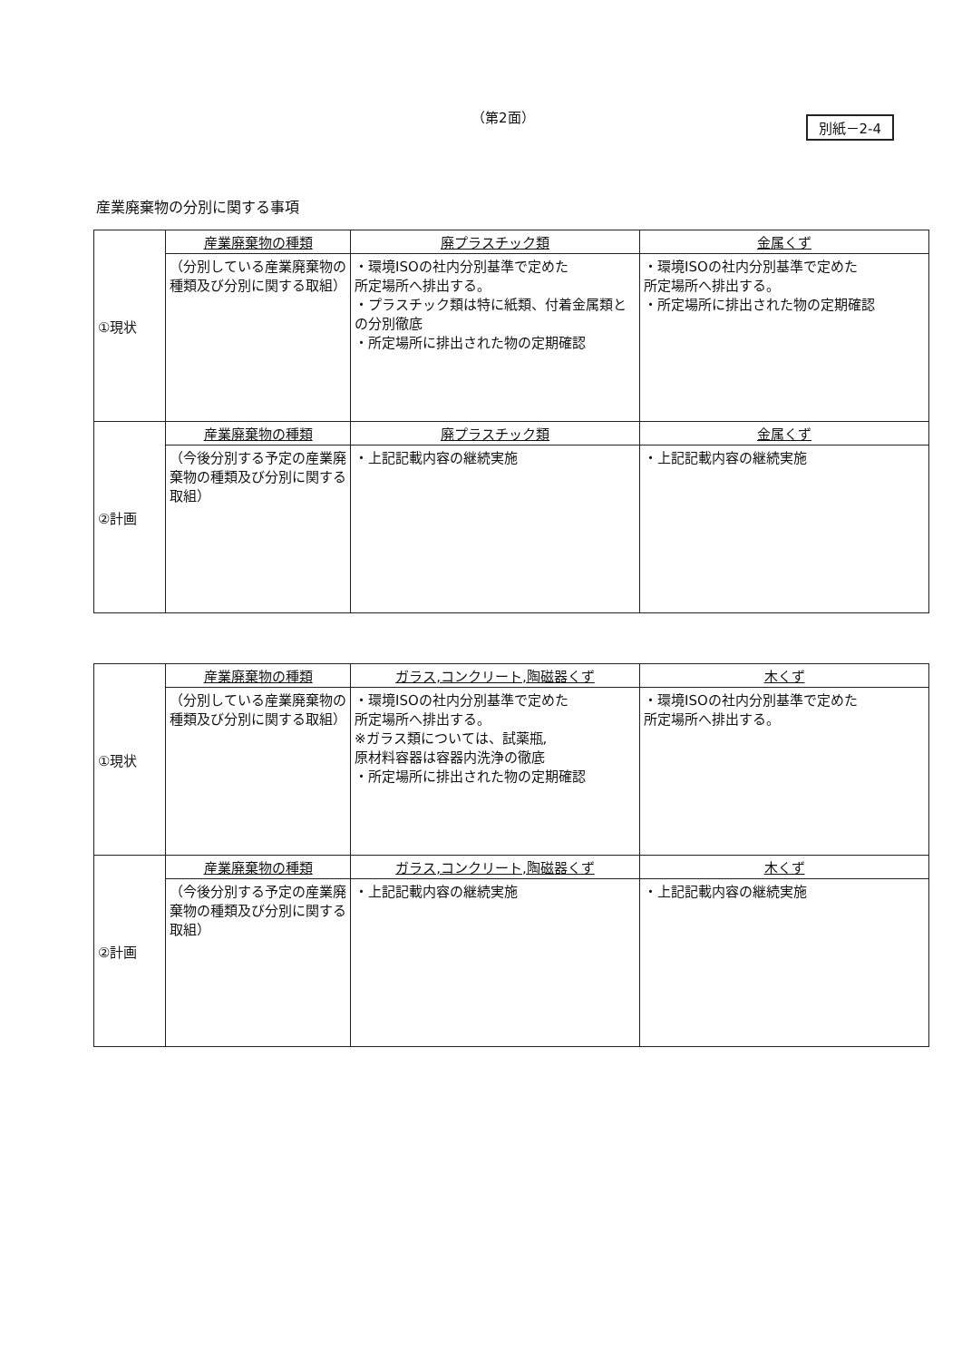（第2面）
別紙－2-4
産業廃棄物の分別に関する事項
| ①現状 | 産業廃棄物の種類 | 廃プラスチック類 | 金属くず |
| | （分別している産業廃棄物の種類及び分別に関する取組） | ・環境ISOの社内分別基準で定めた 所定場所へ排出する。 ・プラスチック類は特に紙類、付着金属類との分別徹底 ・所定場所に排出された物の定期確認 | ・環境ISOの社内分別基準で定めた 所定場所へ排出する。 ・所定場所に排出された物の定期確認 |
| ②計画 | 産業廃棄物の種類 | 廃プラスチック類 | 金属くず |
| | （今後分別する予定の産業廃棄物の種類及び分別に関する取組） | ・上記記載内容の継続実施 | ・上記記載内容の継続実施 |
| ①現状 | 産業廃棄物の種類 | ガラス,コンクリート,陶磁器くず | 木くず |
| | （分別している産業廃棄物の種類及び分別に関する取組） | ・環境ISOの社内分別基準で定めた 所定場所へ排出する。 ※ガラス類については、試薬瓶, 原材料容器は容器内洗浄の徹底 ・所定場所に排出された物の定期確認 | ・環境ISOの社内分別基準で定めた 所定場所へ排出する。 |
| ②計画 | 産業廃棄物の種類 | ガラス,コンクリート,陶磁器くず | 木くず |
| | （今後分別する予定の産業廃棄物の種類及び分別に関する取組） | ・上記記載内容の継続実施 | ・上記記載内容の継続実施 |